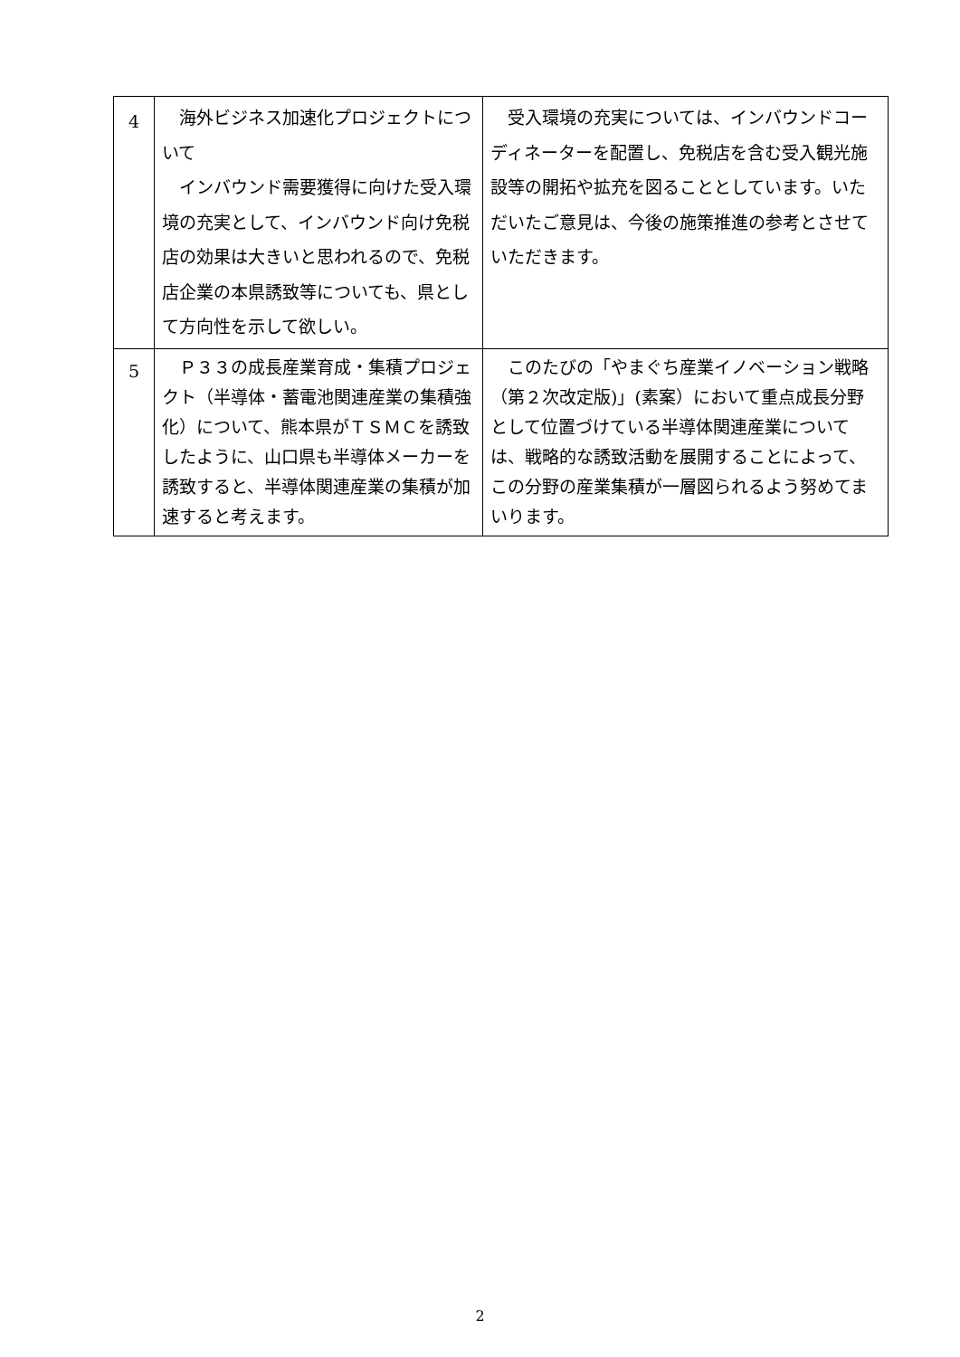| 4 | 海外ビジネス加速化プロジェクトについて インバウンド需要獲得に向けた受入環境の充実として、インバウンド向け免税店の効果は大きいと思われるので、免税店企業の本県誘致等についても、県として方向性を示して欲しい。 | 受入環境の充実については、インバウンドコーディネーターを配置し、免税店を含む受入観光施設等の開拓や拡充を図ることとしています。いただいたご意見は、今後の施策推進の参考とさせていただきます。 |
| 5 | Ｐ３３の成長産業育成・集積プロジェクト（半導体・蓄電池関連産業の集積強化）について、熊本県がＴＳＭＣを誘致したように、山口県も半導体メーカーを誘致すると、半導体関連産業の集積が加速すると考えます。 | このたびの「やまぐち産業イノベーション戦略（第２次改定版)」(素案）において重点成長分野として位置づけている半導体関連産業については、戦略的な誘致活動を展開することによって、この分野の産業集積が一層図られるよう努めてまいります。 |
2